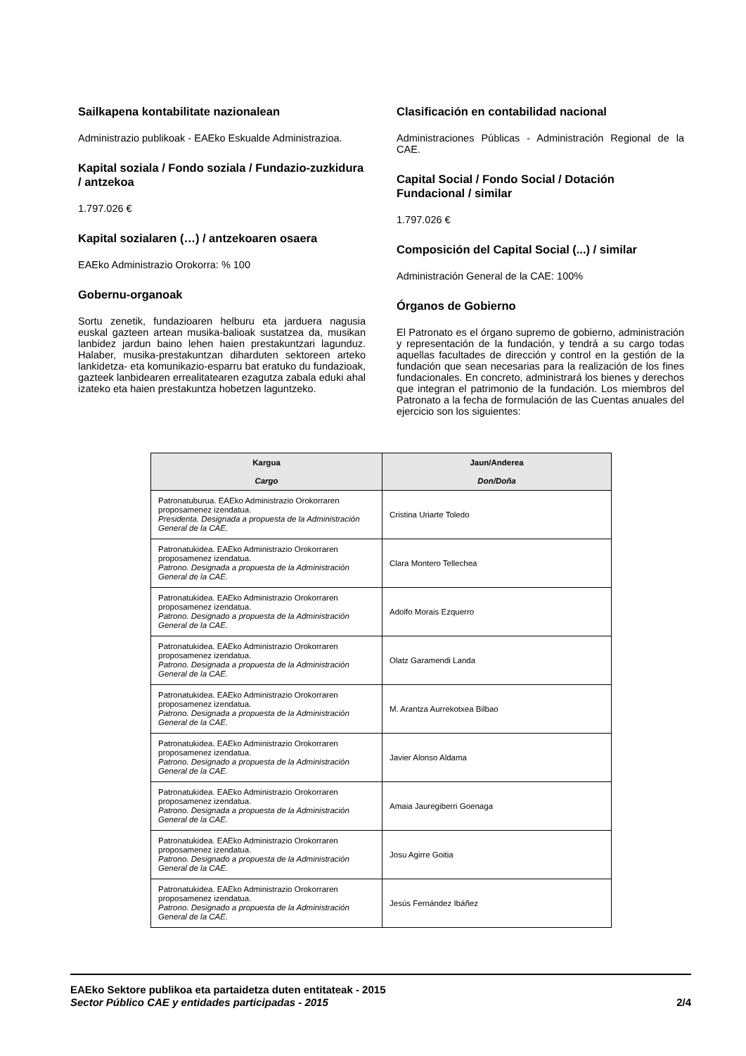Sailkapena kontabilitate nazionalean
Administrazio publikoak - EAEko Eskualde Administrazioa.
Kapital soziala / Fondo soziala / Fundazio-zuzkidura / antzekoa
1.797.026 €
Kapital sozialaren (…) / antzekoaren osaera
EAEko Administrazio Orokorra: % 100
Gobernu-organoak
Sortu zenetik, fundazioaren helburu eta jarduera nagusia euskal gazteen artean musika-balioak sustatzea da, musikan lanbidez jardun baino lehen haien prestakuntzari lagunduz. Halaber, musika-prestakuntzan diharduten sektoreen arteko lankidetza- eta komunikazio-esparru bat eratuko du fundazioak, gazteek lanbidearen errealitatearen ezagutza zabala eduki ahal izateko eta haien prestakuntza hobetzen laguntzeko.
Clasificación en contabilidad nacional
Administraciones Públicas - Administración Regional de la CAE.
Capital Social / Fondo Social / Dotación Fundacional / similar
1.797.026 €
Composición del Capital Social (...) / similar
Administración General de la CAE: 100%
Órganos de Gobierno
El Patronato es el órgano supremo de gobierno, administración y representación de la fundación, y tendrá a su cargo todas aquellas facultades de dirección y control en la gestión de la fundación que sean necesarias para la realización de los fines fundacionales. En concreto, administrará los bienes y derechos que integran el patrimonio de la fundación. Los miembros del Patronato a la fecha de formulación de las Cuentas anuales del ejercicio son los siguientes:
| Kargua Cargo | Jaun/Anderea Don/Doña |
| --- | --- |
| Patronatuburua. EAEko Administrazio Orokorraren proposamenez izendatua. Presidenta. Designada a propuesta de la Administración General de la CAE. | Cristina Uriarte Toledo |
| Patronatukidea. EAEko Administrazio Orokorraren proposamenez izendatua. Patrono. Designada a propuesta de la Administración General de la CAE. | Clara Montero Tellechea |
| Patronatukidea. EAEko Administrazio Orokorraren proposamenez izendatua. Patrono. Designado a propuesta de la Administración General de la CAE. | Adolfo Morais Ezquerro |
| Patronatukidea. EAEko Administrazio Orokorraren proposamenez izendatua. Patrono. Designada a propuesta de la Administración General de la CAE. | Olatz Garamendi Landa |
| Patronatukidea. EAEko Administrazio Orokorraren proposamenez izendatua. Patrono. Designada a propuesta de la Administración General de la CAE. | M. Arantza Aurrekotxea Bilbao |
| Patronatukidea. EAEko Administrazio Orokorraren proposamenez izendatua. Patrono. Designado a propuesta de la Administración General de la CAE. | Javier Alonso Aldama |
| Patronatukidea. EAEko Administrazio Orokorraren proposamenez izendatua. Patrono. Designada a propuesta de la Administración General de la CAE. | Amaia Jauregiberri Goenaga |
| Patronatukidea. EAEko Administrazio Orokorraren proposamenez izendatua. Patrono. Designado a propuesta de la Administración General de la CAE. | Josu Agirre Goitia |
| Patronatukidea. EAEko Administrazio Orokorraren proposamenez izendatua. Patrono. Designado a propuesta de la Administración General de la CAE. | Jesús Fernández Ibáñez |
EAEko Sektore publikoa eta partaidetza duten entitateak - 2015
Sector Público CAE y entidades participadas - 2015 2/4